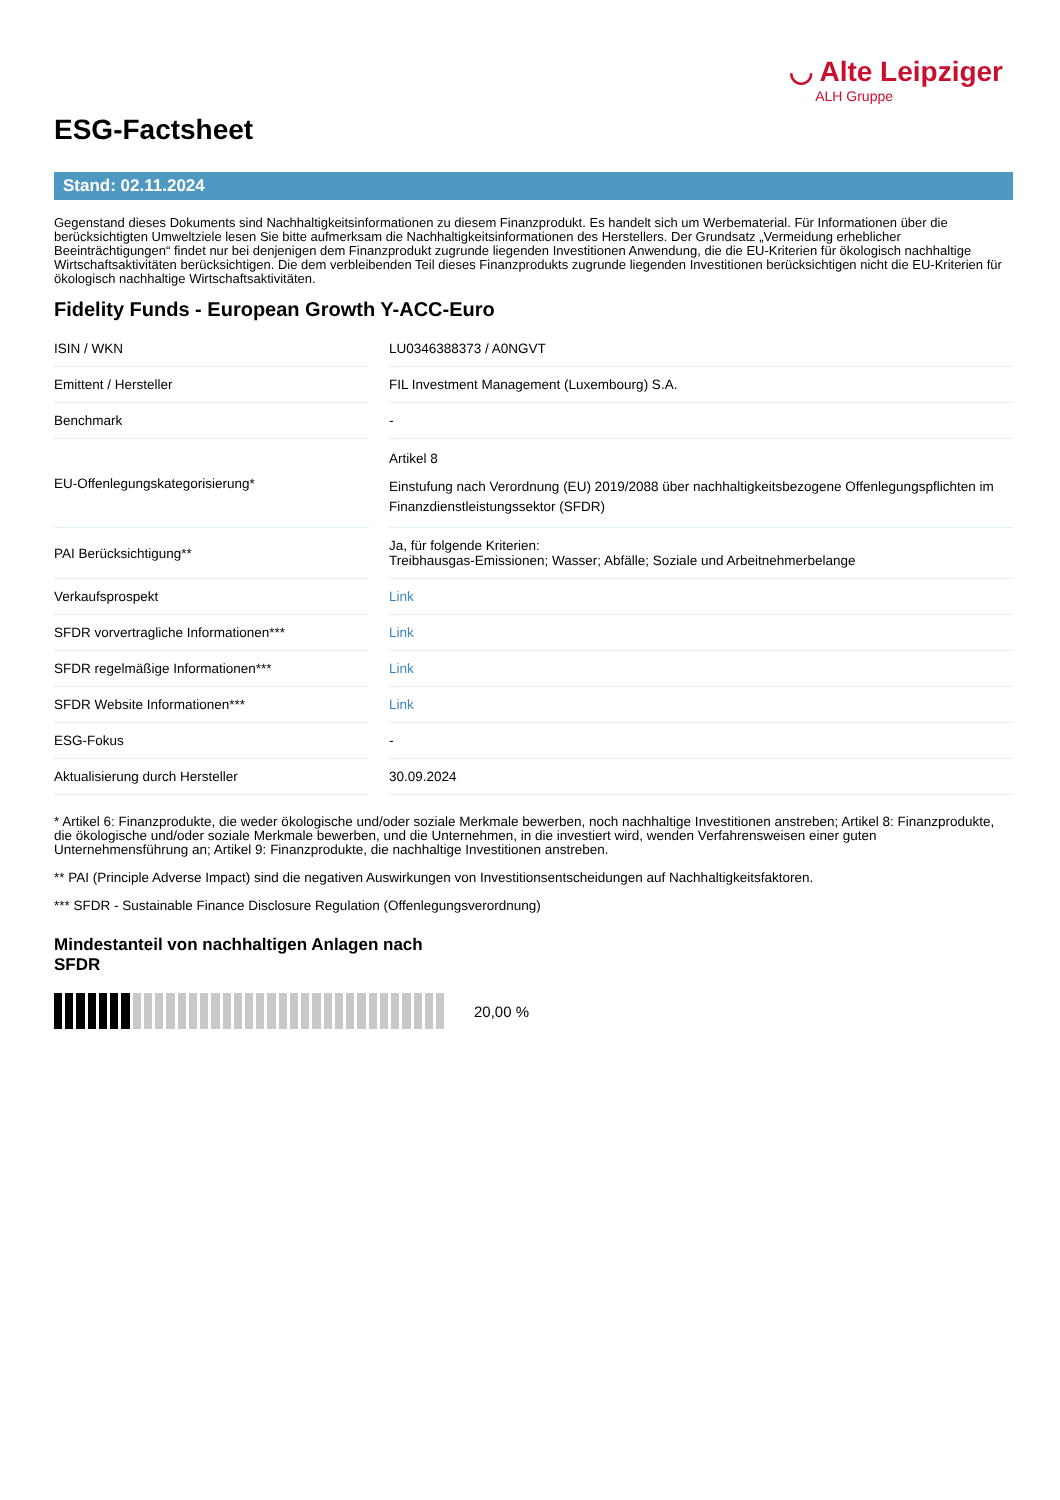◡ Alte Leipziger
ALH Gruppe
ESG-Factsheet
Stand: 02.11.2024
Gegenstand dieses Dokuments sind Nachhaltigkeitsinformationen zu diesem Finanzprodukt. Es handelt sich um Werbematerial. Für Informationen über die berücksichtigten Umweltziele lesen Sie bitte aufmerksam die Nachhaltigkeitsinformationen des Herstellers. Der Grundsatz „Vermeidung erheblicher Beeinträchtigungen“ findet nur bei denjenigen dem Finanzprodukt zugrunde liegenden Investitionen Anwendung, die die EU-Kriterien für ökologisch nachhaltige Wirtschaftsaktivitäten berücksichtigen. Die dem verbleibenden Teil dieses Finanzprodukts zugrunde liegenden Investitionen berücksichtigen nicht die EU-Kriterien für ökologisch nachhaltige Wirtschaftsaktivitäten.
Fidelity Funds - European Growth Y-ACC-Euro
| ISIN / WKN | | LU0346388373 / A0NGVT |
| Emittent / Hersteller | | FIL Investment Management (Luxembourg) S.A. |
| Benchmark | | - |
| EU-Offenlegungskategorisierung* | | Artikel 8 Einstufung nach Verordnung (EU) 2019/2088 über nachhaltigkeitsbezogene Offenlegungspflichten im Finanzdienstleistungssektor (SFDR) |
| PAI Berücksichtigung** | | Ja, für folgende Kriterien: Treibhausgas-Emissionen; Wasser; Abfälle; Soziale und Arbeitnehmerbelange |
| Verkaufsprospekt | | Link |
| SFDR vorvertragliche Informationen*** | | Link |
| SFDR regelmäßige Informationen*** | | Link |
| SFDR Website Informationen*** | | Link |
| ESG-Fokus | | - |
| Aktualisierung durch Hersteller | | 30.09.2024 |
* Artikel 6: Finanzprodukte, die weder ökologische und/oder soziale Merkmale bewerben, noch nachhaltige Investitionen anstreben; Artikel 8: Finanzprodukte, die ökologische und/oder soziale Merkmale bewerben, und die Unternehmen, in die investiert wird, wenden Verfahrensweisen einer guten Unternehmensführung an; Artikel 9: Finanzprodukte, die nachhaltige Investitionen anstreben.
** PAI (Principle Adverse Impact) sind die negativen Auswirkungen von Investitionsentscheidungen auf Nachhaltigkeitsfaktoren.
*** SFDR - Sustainable Finance Disclosure Regulation (Offenlegungsverordnung)
Mindestanteil von nachhaltigen Anlagen nach SFDR
20,00 %